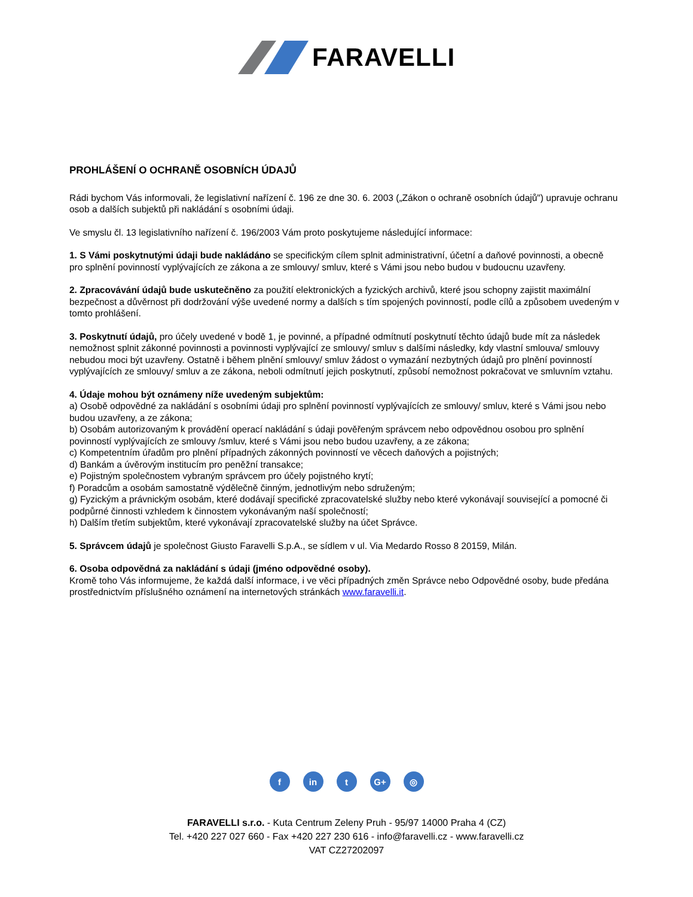FARAVELLI
PROHLÁŠENÍ O OCHRANĚ OSOBNÍCH ÚDAJŮ
Rádi bychom Vás informovali, že legislativní nařízení č. 196 ze dne 30. 6. 2003 („Zákon o ochraně osobních údajů") upravuje ochranu osob a dalších subjektů při nakládání s osobními údaji.
Ve smyslu čl. 13 legislativního nařízení č. 196/2003 Vám proto poskytujeme následující informace:
1. S Vámi poskytnutými údaji bude nakládáno se specifickým cílem splnit administrativní, účetní a daňové povinnosti, a obecně pro splnění povinností vyplývajících ze zákona a ze smlouvy/ smluv, které s Vámi jsou nebo budou v budoucnu uzavřeny.
2. Zpracovávání údajů bude uskutečněno za použití elektronických a fyzických archivů, které jsou schopny zajistit maximální bezpečnost a důvěrnost při dodržování výše uvedené normy a dalších s tím spojených povinností, podle cílů a způsobem uvedeným v tomto prohlášení.
3. Poskytnutí údajů, pro účely uvedené v bodě 1, je povinné, a případné odmítnutí poskytnutí těchto údajů bude mít za následek nemožnost splnit zákonné povinnosti a povinnosti vyplývající ze smlouvy/ smluv s dalšími následky, kdy vlastní smlouva/ smlouvy nebudou moci být uzavřeny. Ostatně i během plnění smlouvy/ smluv žádost o vymazání nezbytných údajů pro plnění povinností vyplývajících ze smlouvy/ smluv a ze zákona, neboli odmítnutí jejich poskytnutí, způsobí nemožnost pokračovat ve smluvním vztahu.
4. Údaje mohou být oznámeny níže uvedeným subjektům:
a) Osobě odpovědné za nakládání s osobními údaji pro splnění povinností vyplývajících ze smlouvy/ smluv, které s Vámi jsou nebo budou uzavřeny, a ze zákona;
b) Osobám autorizovaným k provádění operací nakládání s údaji pověřeným správcem nebo odpovědnou osobou pro splnění povinností vyplývajících ze smlouvy /smluv, které s Vámi jsou nebo budou uzavřeny, a ze zákona;
c) Kompetentním úřadům pro plnění případných zákonných povinností ve věcech daňových a pojistných;
d) Bankám a úvěrovým institucím pro peněžní transakce;
e) Pojistným společnostem vybraným správcem pro účely pojistného krytí;
f) Poradcům a osobám samostatně výdělečně činným, jednotlivým nebo sdruženým;
g) Fyzickým a právnickým osobám, které dodávají specifické zpracovatelské služby nebo které vykonávají související a pomocné či podpůrné činnosti vzhledem k činnostem vykonávaným naší společností;
h) Dalším třetím subjektům, které vykonávají zpracovatelské služby na účet Správce.
5. Správcem údajů je společnost Giusto Faravelli S.p.A., se sídlem v ul. Via Medardo Rosso 8 20159, Milán.
6. Osoba odpovědná za nakládání s údaji (jméno odpovědné osoby).
Kromě toho Vás informujeme, že každá další informace, i ve věci případných změn Správce nebo Odpovědné osoby, bude předána prostřednictvím příslušného oznámení na internetových stránkách www.faravelli.it.
fin t G+ ◎
FARAVELLI s.r.o. - Kuta Centrum Zeleny Pruh - 95/97 14000 Praha 4 (CZ)
Tel. +420 227 027 660 - Fax +420 227 230 616 - info@faravelli.cz - www.faravelli.cz
VAT CZ27202097